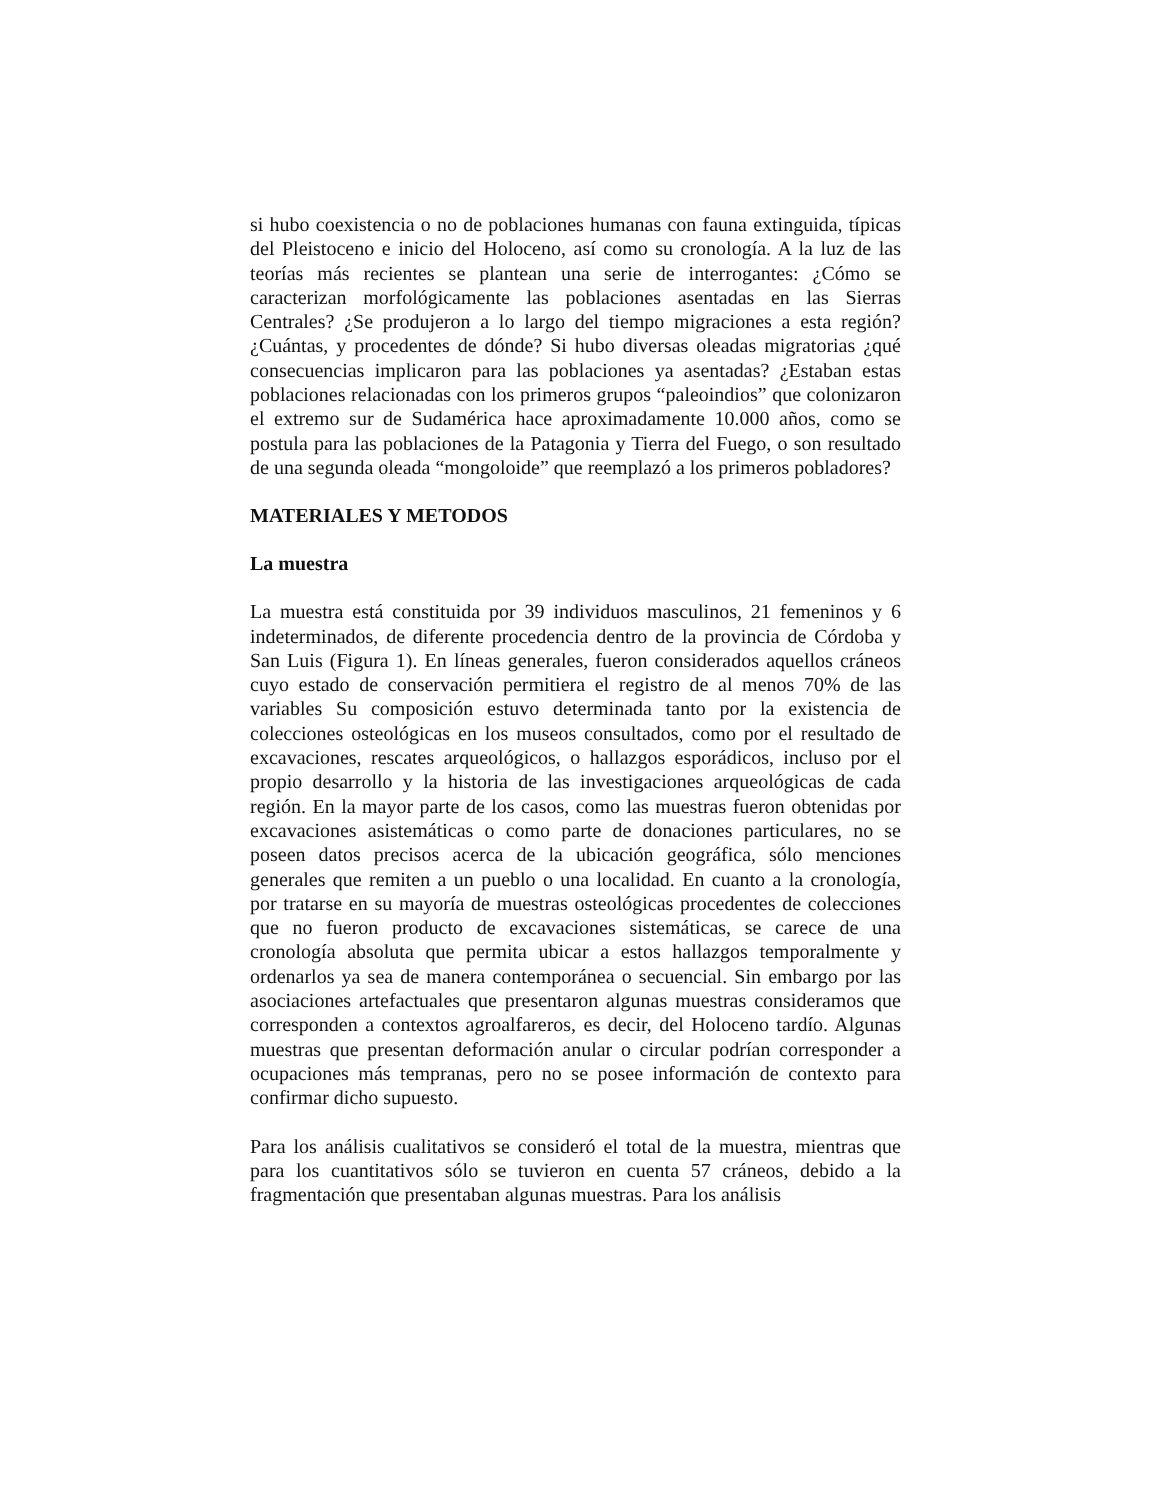si hubo coexistencia o no de poblaciones humanas con fauna extinguida, típicas del Pleistoceno e inicio del Holoceno, así como su cronología. A la luz de las teorías más recientes se plantean una serie de interrogantes: ¿Cómo se caracterizan morfológicamente las poblaciones asentadas en las Sierras Centrales? ¿Se produjeron a lo largo del tiempo migraciones a esta región? ¿Cuántas, y procedentes de dónde? Si hubo diversas oleadas migratorias ¿qué consecuencias implicaron para las poblaciones ya asentadas? ¿Estaban estas poblaciones relacionadas con los primeros grupos “paleoindios” que colonizaron el extremo sur de Sudamérica hace aproximadamente 10.000 años, como se postula para las poblaciones de la Patagonia y Tierra del Fuego, o son resultado de una segunda oleada “mongoloide” que reemplazó a los primeros pobladores?
MATERIALES Y METODOS
La muestra
La muestra está constituida por 39 individuos masculinos, 21 femeninos y 6 indeterminados, de diferente procedencia dentro de la provincia de Córdoba y San Luis (Figura 1). En líneas generales, fueron considerados aquellos cráneos cuyo estado de conservación permitiera el registro de al menos 70% de las variables Su composición estuvo determinada tanto por la existencia de colecciones osteológicas en los museos consultados, como por el resultado de excavaciones, rescates arqueológicos, o hallazgos esporádicos, incluso por el propio desarrollo y la historia de las investigaciones arqueológicas de cada región. En la mayor parte de los casos, como las muestras fueron obtenidas por excavaciones asistemáticas o como parte de donaciones particulares, no se poseen datos precisos acerca de la ubicación geográfica, sólo menciones generales que remiten a un pueblo o una localidad. En cuanto a la cronología, por tratarse en su mayoría de muestras osteológicas procedentes de colecciones que no fueron producto de excavaciones sistemáticas, se carece de una cronología absoluta que permita ubicar a estos hallazgos temporalmente y ordenarlos ya sea de manera contemporánea o secuencial. Sin embargo por las asociaciones artefactuales que presentaron algunas muestras consideramos que corresponden a contextos agroalfareros, es decir, del Holoceno tardío. Algunas muestras que presentan deformación anular o circular podrían corresponder a ocupaciones más tempranas, pero no se posee información de contexto para confirmar dicho supuesto.
Para los análisis cualitativos se consideró el total de la muestra, mientras que para los cuantitativos sólo se tuvieron en cuenta 57 cráneos, debido a la fragmentación que presentaban algunas muestras. Para los análisis